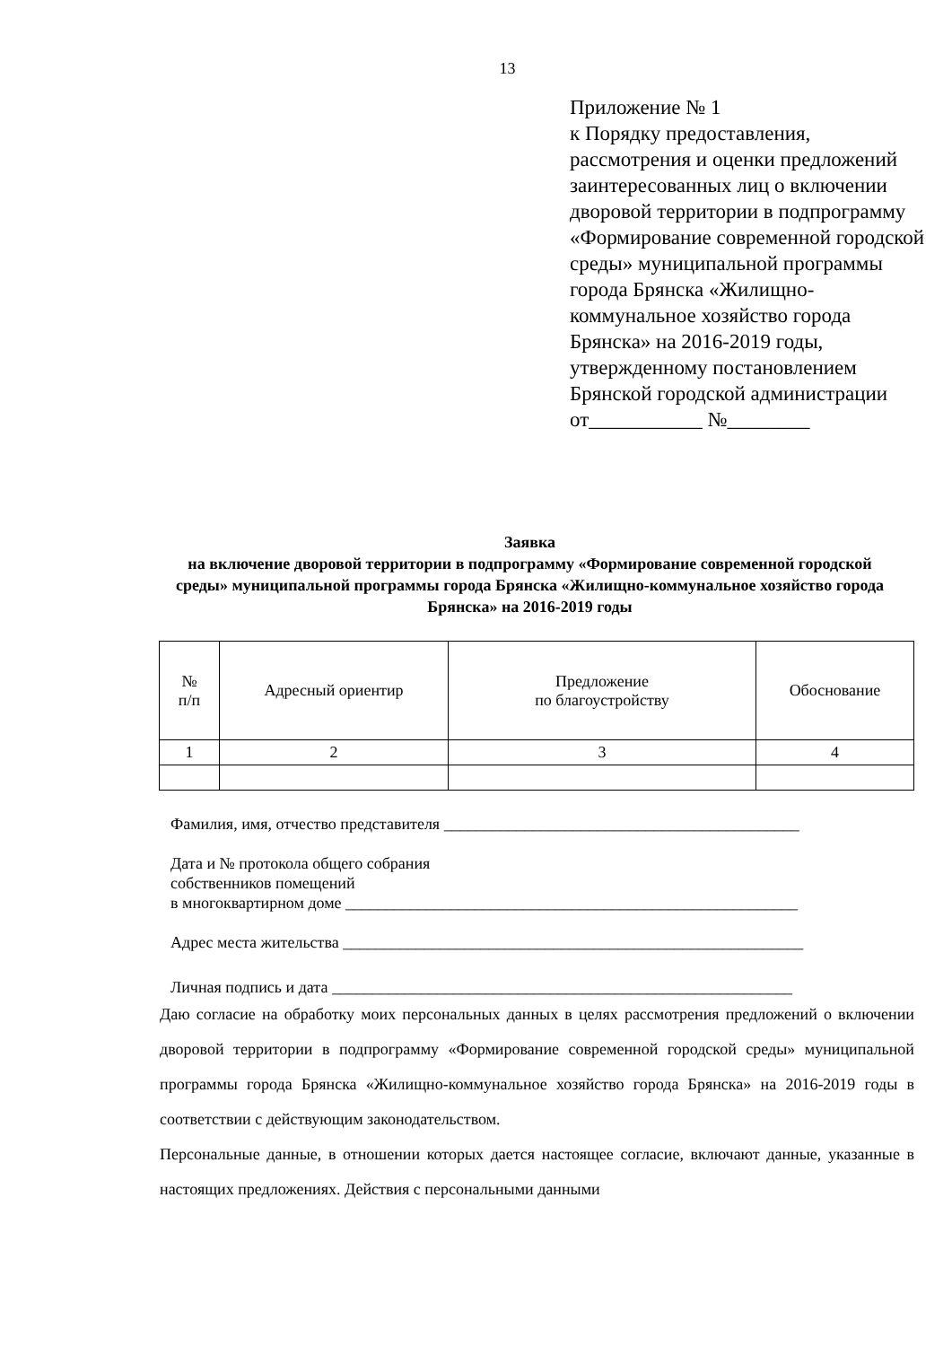13
Приложение № 1
к Порядку предоставления, рассмотрения и оценки предложений заинтересованных лиц о включении дворовой территории в подпрограмму «Формирование современной городской среды» муниципальной программы города Брянска «Жилищно-коммунальное хозяйство города Брянска» на 2016-2019 годы, утвержденному постановлением Брянской городской администрации
от___________ №________
Заявка
на включение дворовой территории в подпрограмму «Формирование современной городской среды» муниципальной программы города Брянска «Жилищно-коммунальное хозяйство города Брянска» на 2016-2019 годы
| № п/п | Адресный ориентир | Предложение по благоустройству | Обоснование |
| --- | --- | --- | --- |
| 1 | 2 | 3 | 4 |
Фамилия, имя, отчество представителя ____________________________________________
Дата и № протокола общего собрания
собственников помещений
в многоквартирном доме ________________________________________________________
Адрес места жительства _________________________________________________________
Личная подпись и дата _________________________________________________________
Даю согласие на обработку моих персональных данных в целях рассмотрения предложений о включении дворовой территории в подпрограмму «Формирование современной городской среды» муниципальной программы города Брянска «Жилищно-коммунальное хозяйство города Брянска» на 2016-2019 годы в соответствии с действующим законодательством.
Персональные данные, в отношении которых дается настоящее согласие, включают данные, указанные в настоящих предложениях. Действия с персональными данными